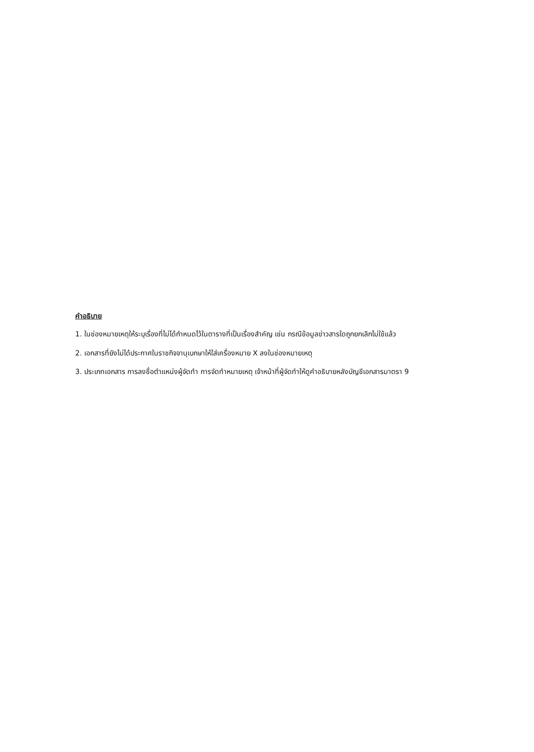คำอธิบาย
1. ในช่องหมายเหตุให้ระบุเรื่องที่ไม่ได้กำหนดไว้ในตารางที่เป็นเรื่องสำคัญ เช่น กรณีข้อมูลข่าวสารใดถูกยกเลิกไม่ใช้แล้ว
2. เอกสารที่ยังไม่ได้ประกาศในราชกิจจานุเบกษาให้ใส่เครื่องหมาย X ลงในช่องหมายเหตุ
3. ประเภทเอกสาร การลงชื่อตำแหน่งผู้จัดทำ การจัดทำหมายเหตุ เจ้าหน้าที่ผู้จัดทำให้ดูคำอธิบายหลังบัญชีเอกสารมาตรา 9